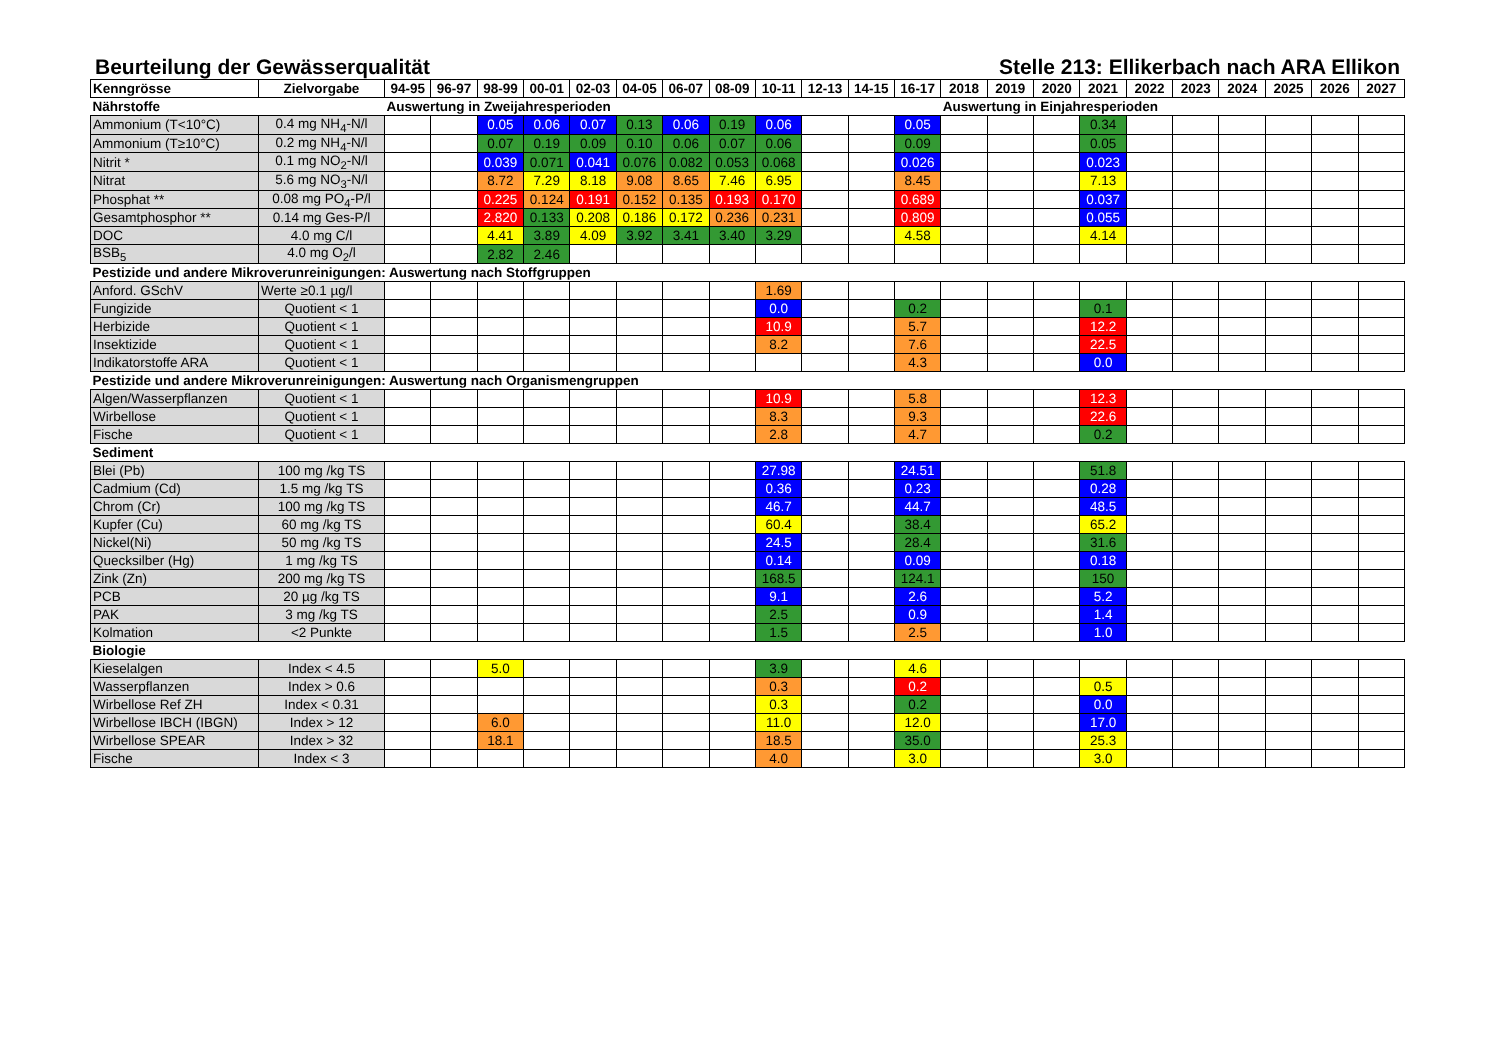Beurteilung der Gewässerqualität Stelle 213: Ellikerbach nach ARA Ellikon
| Kenngrösse | Zielvorgabe | 94-95 | 96-97 | 98-99 | 00-01 | 02-03 | 04-05 | 06-07 | 08-09 | 10-11 | 12-13 | 14-15 | 16-17 | 2018 | 2019 | 2020 | 2021 | 2022 | 2023 | 2024 | 2025 | 2026 | 2027 |
| --- | --- | --- | --- | --- | --- | --- | --- | --- | --- | --- | --- | --- | --- | --- | --- | --- | --- | --- | --- | --- | --- | --- | --- |
| Nährstoffe | | Auswertung in Zweijahresperioden | | | | | | | | | | | | Auswertung in Einjahresperioden | | | | | | | | | |
| Ammonium (T<10°C) | 0.4 mg NH<sub>4</sub>-N/l | | | 0.05 | 0.06 | 0.07 | 0.13 | 0.06 | 0.19 | 0.06 | | | 0.05 | | | | 0.34 | | | | | | |
| Ammonium (T≥10°C) | 0.2 mg NH<sub>4</sub>-N/l | | | 0.07 | 0.19 | 0.09 | 0.10 | 0.06 | 0.07 | 0.06 | | | 0.09 | | | | 0.05 | | | | | | |
| Nitrit * | 0.1 mg NO<sub>2</sub>-N/l | | | 0.039 | 0.071 | 0.041 | 0.076 | 0.082 | 0.053 | 0.068 | | | 0.026 | | | | 0.023 | | | | | | |
| Nitrat | 5.6 mg NO<sub>3</sub>-N/l | | | 8.72 | 7.29 | 8.18 | 9.08 | 8.65 | 7.46 | 6.95 | | | 8.45 | | | | 7.13 | | | | | | |
| Phosphat ** | 0.08 mg PO<sub>4</sub>-P/l | | | 0.225 | 0.124 | 0.191 | 0.152 | 0.135 | 0.193 | 0.170 | | | 0.689 | | | | 0.037 | | | | | | |
| Gesamtphosphor ** | 0.14 mg Ges-P/l | | | 2.820 | 0.133 | 0.208 | 0.186 | 0.172 | 0.236 | 0.231 | | | 0.809 | | | | 0.055 | | | | | | |
| DOC | 4.0 mg C/l | | | 4.41 | 3.89 | 4.09 | 3.92 | 3.41 | 3.40 | 3.29 | | | 4.58 | | | | 4.14 | | | | | | |
| BSB<sub>5</sub> | 4.0 mg O<sub>2</sub>/l | | | 2.82 | 2.46 | | | | | | | | | | | | | | | | | | |
| Pestizide und andere Mikroverunreinigungen: Auswertung nach Stoffgruppen | | | | | | | | | | | | | | | | | | | | | | | |
| Anford. GSchV | Werte ≥0.1 µg/l | | | | | | | | | 1.69 | | | | | | | | | | | | | |
| Fungizide | Quotient < 1 | | | | | | | | | 0.0 | | | 0.2 | | | | 0.1 | | | | | | |
| Herbizide | Quotient < 1 | | | | | | | | | 10.9 | | | 5.7 | | | | 12.2 | | | | | | |
| Insektizide | Quotient < 1 | | | | | | | | | 8.2 | | | 7.6 | | | | 22.5 | | | | | | |
| Indikatorstoffe ARA | Quotient < 1 | | | | | | | | | | | | 4.3 | | | | 0.0 | | | | | | |
| Pestizide und andere Mikroverunreinigungen: Auswertung nach Organismengruppen | | | | | | | | | | | | | | | | | | | | | | | |
| Algen/Wasserpflanzen | Quotient < 1 | | | | | | | | | 10.9 | | | 5.8 | | | | 12.3 | | | | | | |
| Wirbellose | Quotient < 1 | | | | | | | | | 8.3 | | | 9.3 | | | | 22.6 | | | | | | |
| Fische | Quotient < 1 | | | | | | | | | 2.8 | | | 4.7 | | | | 0.2 | | | | | | |
| Sediment | | | | | | | | | | | | | | | | | | | | | | | |
| Blei (Pb) | 100 mg /kg TS | | | | | | | | | 27.98 | | | 24.51 | | | | 51.8 | | | | | | |
| Cadmium (Cd) | 1.5 mg /kg TS | | | | | | | | | 0.36 | | | 0.23 | | | | 0.28 | | | | | | |
| Chrom (Cr) | 100 mg /kg TS | | | | | | | | | 46.7 | | | 44.7 | | | | 48.5 | | | | | | |
| Kupfer (Cu) | 60 mg /kg TS | | | | | | | | | 60.4 | | | 38.4 | | | | 65.2 | | | | | | |
| Nickel(Ni) | 50 mg /kg TS | | | | | | | | | 24.5 | | | 28.4 | | | | 31.6 | | | | | | |
| Quecksilber (Hg) | 1 mg /kg TS | | | | | | | | | 0.14 | | | 0.09 | | | | 0.18 | | | | | | |
| Zink (Zn) | 200 mg /kg TS | | | | | | | | | 168.5 | | | 124.1 | | | | 150 | | | | | | |
| PCB | 20 µg /kg TS | | | | | | | | | 9.1 | | | 2.6 | | | | 5.2 | | | | | | |
| PAK | 3 mg /kg TS | | | | | | | | | 2.5 | | | 0.9 | | | | 1.4 | | | | | | |
| Kolmation | <2 Punkte | | | | | | | | | 1.5 | | | 2.5 | | | | 1.0 | | | | | | |
| Biologie | | | | | | | | | | | | | | | | | | | | | | | |
| Kieselalgen | Index < 4.5 | | | 5.0 | | | | | | 3.9 | | | 4.6 | | | | | | | | | | |
| Wasserpflanzen | Index > 0.6 | | | | | | | | | 0.3 | | | 0.2 | | | | 0.5 | | | | | | |
| Wirbellose Ref ZH | Index < 0.31 | | | | | | | | | 0.3 | | | 0.2 | | | | 0.0 | | | | | | |
| Wirbellose IBCH (IBGN) | Index > 12 | | | 6.0 | | | | | | 11.0 | | | 12.0 | | | | 17.0 | | | | | | |
| Wirbellose SPEAR | Index > 32 | | | 18.1 | | | | | | 18.5 | | | 35.0 | | | | 25.3 | | | | | | |
| Fische | Index < 3 | | | | | | | | | 4.0 | | | 3.0 | | | | 3.0 | | | | | | |